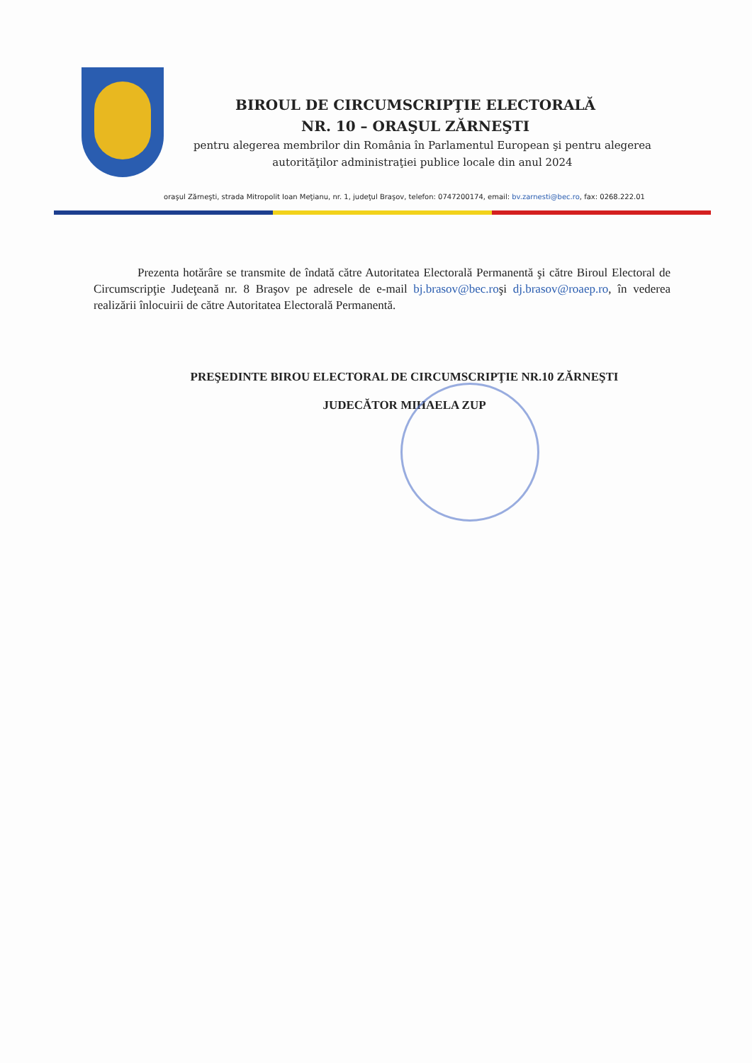BIROUL DE CIRCUMSCRIPŢIE ELECTORALĂ
NR. 10 – ORAŞUL ZĂRNEŞTI
pentru alegerea membrilor din România în Parlamentul European şi pentru alegerea autorităţilor administraţiei publice locale din anul 2024
oraşul Zărneşti, strada Mitropolit Ioan Meţianu, nr. 1, judeţul Braşov, telefon: 0747200174, email: bv.zarnesti@bec.ro, fax: 0268.222.01
Prezenta hotărâre se transmite de îndată către Autoritatea Electorală Permanentă şi către Biroul Electoral de Circumscripţie Judeţeană nr. 8 Braşov pe adresele de e-mail bj.brasov@bec.roşi dj.brasov@roaep.ro, în vederea realizării înlocuirii de către Autoritatea Electorală Permanentă.
PREŞEDINTE BIROU ELECTORAL DE CIRCUMSCRIPŢIE NR.10 ZĂRNEŞTI
JUDECĂTOR MIHAELA ZUP